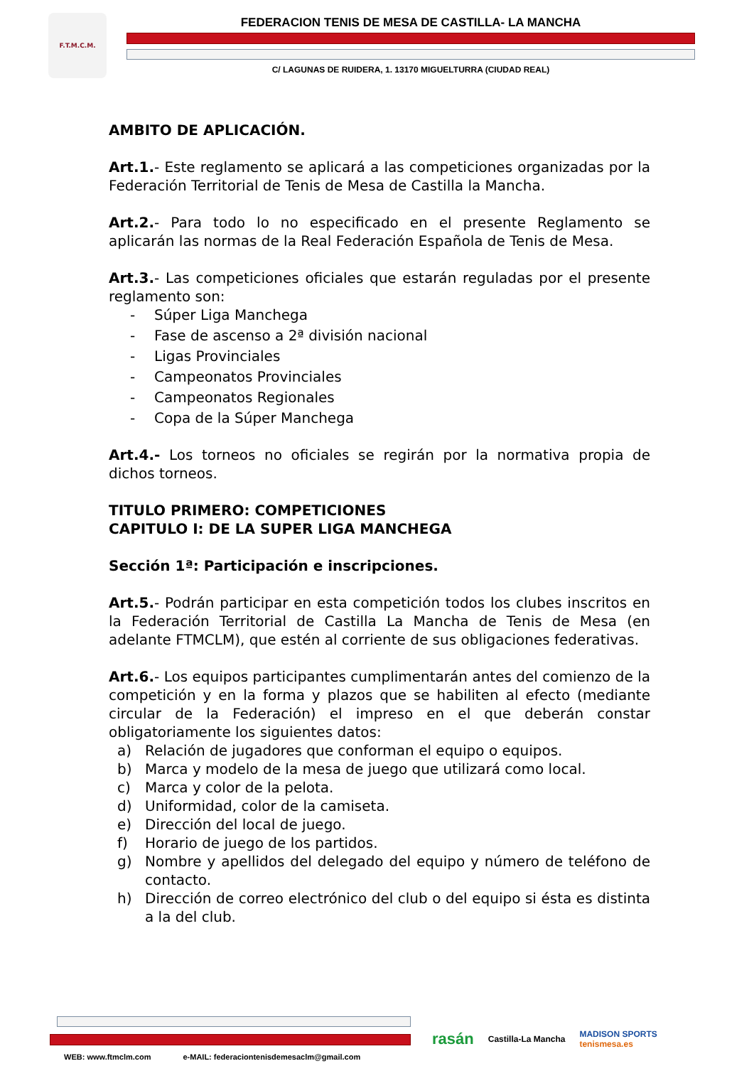F.T.M.C.M.
FEDERACION TENIS DE MESA DE CASTILLA- LA MANCHA
C/ LAGUNAS DE RUIDERA, 1. 13170 MIGUELTURRA (CIUDAD REAL)
AMBITO DE APLICACIÓN.
Art.1.- Este reglamento se aplicará a las competiciones organizadas por la Federación Territorial de Tenis de Mesa de Castilla la Mancha.
Art.2.- Para todo lo no especificado en el presente Reglamento se aplicarán las normas de la Real Federación Española de Tenis de Mesa.
Art.3.- Las competiciones oficiales que estarán reguladas por el presente reglamento son:
- Súper Liga Manchega
- Fase de ascenso a 2ª división nacional
- Ligas Provinciales
- Campeonatos Provinciales
- Campeonatos Regionales
- Copa de la Súper Manchega
Art.4.- Los torneos no oficiales se regirán por la normativa propia de dichos torneos.
TITULO PRIMERO: COMPETICIONES
CAPITULO I: DE LA SUPER LIGA MANCHEGA
Sección 1ª: Participación e inscripciones.
Art.5.- Podrán participar en esta competición todos los clubes inscritos en la Federación Territorial de Castilla La Mancha de Tenis de Mesa (en adelante FTMCLM), que estén al corriente de sus obligaciones federativas.
Art.6.- Los equipos participantes cumplimentarán antes del comienzo de la competición y en la forma y plazos que se habiliten al efecto (mediante circular de la Federación) el impreso en el que deberán constar obligatoriamente los siguientes datos:
a) Relación de jugadores que conforman el equipo o equipos.
b) Marca y modelo de la mesa de juego que utilizará como local.
c) Marca y color de la pelota.
d) Uniformidad, color de la camiseta.
e) Dirección del local de juego.
f) Horario de juego de los partidos.
g) Nombre y apellidos del delegado del equipo y número de teléfono de contacto.
h) Dirección de correo electrónico del club o del equipo si ésta es distinta a la del club.
WEB: www.ftmclm.com e-MAIL: federaciontenisdemesaclm@gmail.com
rasán Castilla-La Mancha MADISON SPORTS
tenismesa.es